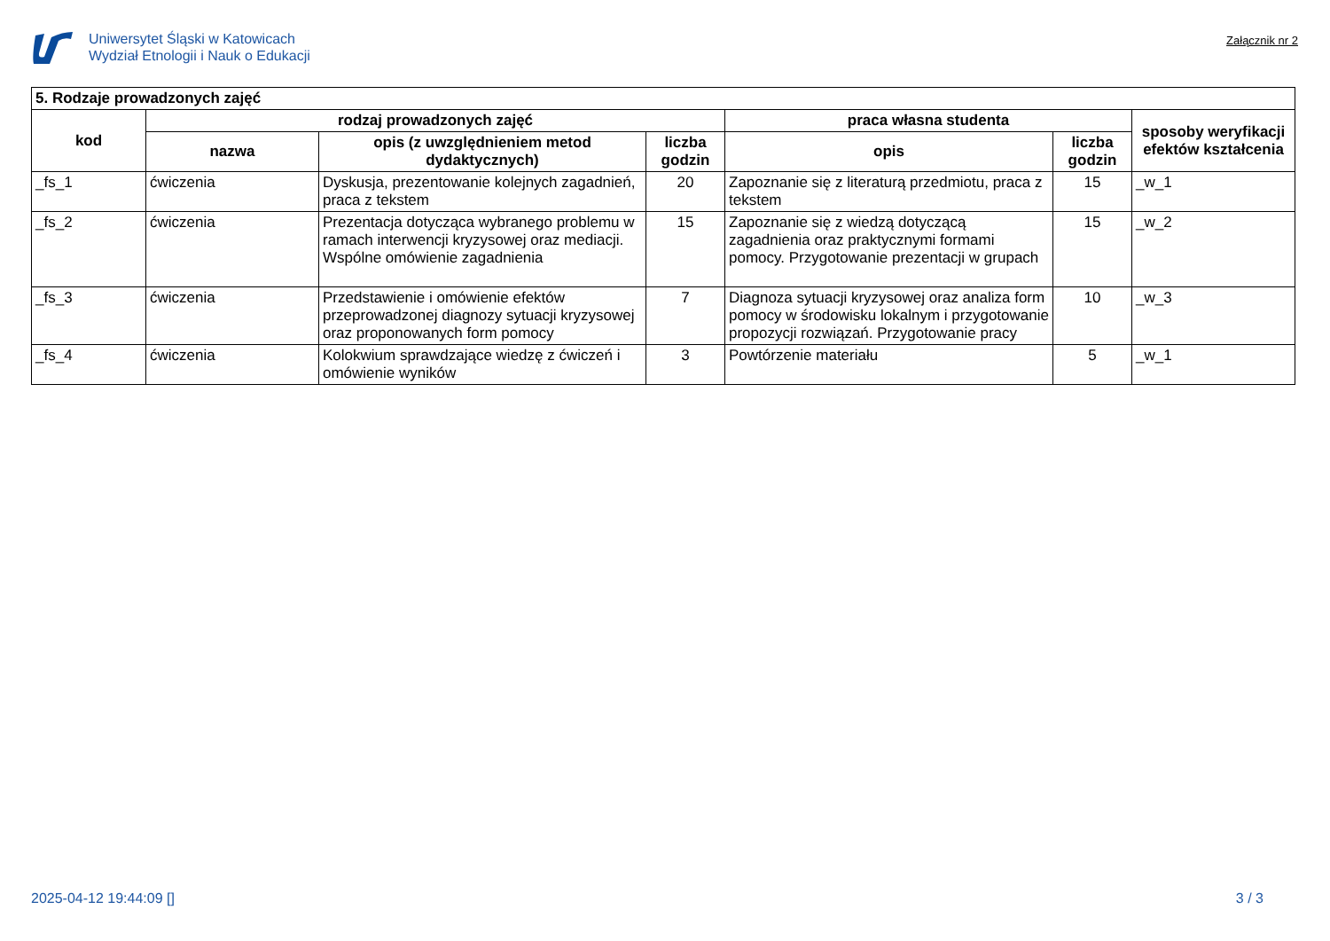Uniwersytet Śląski w Katowicach
Wydział Etnologii i Nauk o Edukacji
Załącznik nr 2
| 5. Rodzaje prowadzonych zajęć | | | | | | |
| --- | --- | --- | --- | --- | --- | --- |
| kod | rodzaj prowadzonych zajęć | | | praca własna studenta | | sposoby weryfikacji efektów kształcenia |
| | nazwa | opis (z uwzględnieniem metod dydaktycznych) | liczba godzin | opis | liczba godzin | |
| _fs_1 | ćwiczenia | Dyskusja, prezentowanie kolejnych zagadnień, praca z tekstem | 20 | Zapoznanie się z literaturą przedmiotu, praca z tekstem | 15 | _w_1 |
| _fs_2 | ćwiczenia | Prezentacja dotycząca wybranego problemu w ramach interwencji kryzysowej oraz mediacji. Wspólne omówienie zagadnienia | 15 | Zapoznanie się z wiedzą dotyczącą zagadnienia oraz praktycznymi formami pomocy. Przygotowanie prezentacji w grupach | 15 | _w_2 |
| _fs_3 | ćwiczenia | Przedstawienie i omówienie efektów przeprowadzonej diagnozy sytuacji kryzysowej oraz proponowanych form pomocy | 7 | Diagnoza sytuacji kryzysowej oraz analiza form pomocy w środowisku lokalnym i przygotowanie propozycji rozwiązań. Przygotowanie pracy | 10 | _w_3 |
| _fs_4 | ćwiczenia | Kolokwium sprawdzające wiedzę z ćwiczeń i omówienie wyników | 3 | Powtórzenie materiału | 5 | _w_1 |
2025-04-12 19:44:09 [] 3 / 3